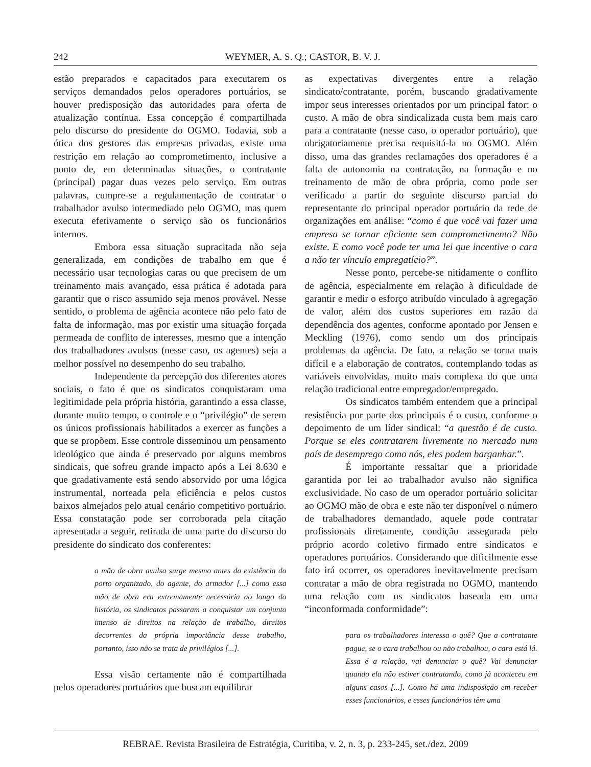242 WEYMER, A. S. Q.; CASTOR, B. V. J.
estão preparados e capacitados para executarem os serviços demandados pelos operadores portuários, se houver predisposição das autoridades para oferta de atualização contínua. Essa concepção é compartilhada pelo discurso do presidente do OGMO. Todavia, sob a ótica dos gestores das empresas privadas, existe uma restrição em relação ao comprometimento, inclusive a ponto de, em determinadas situações, o contratante (principal) pagar duas vezes pelo serviço. Em outras palavras, cumpre-se a regulamentação de contratar o trabalhador avulso intermediado pelo OGMO, mas quem executa efetivamente o serviço são os funcionários internos.
Embora essa situação supracitada não seja generalizada, em condições de trabalho em que é necessário usar tecnologias caras ou que precisem de um treinamento mais avançado, essa prática é adotada para garantir que o risco assumido seja menos provável. Nesse sentido, o problema de agência acontece não pelo fato de falta de informação, mas por existir uma situação forçada permeada de conflito de interesses, mesmo que a intenção dos trabalhadores avulsos (nesse caso, os agentes) seja a melhor possível no desempenho do seu trabalho.
Independente da percepção dos diferentes atores sociais, o fato é que os sindicatos conquistaram uma legitimidade pela própria história, garantindo a essa classe, durante muito tempo, o controle e o “privilégio” de serem os únicos profissionais habilitados a exercer as funções a que se propõem. Esse controle disseminou um pensamento ideológico que ainda é preservado por alguns membros sindicais, que sofreu grande impacto após a Lei 8.630 e que gradativamente está sendo absorvido por uma lógica instrumental, norteada pela eficiência e pelos custos baixos almejados pelo atual cenário competitivo portuário. Essa constatação pode ser corroborada pela citação apresentada a seguir, retirada de uma parte do discurso do presidente do sindicato dos conferentes:
a mão de obra avulsa surge mesmo antes da existência do porto organizado, do agente, do armador [...] como essa mão de obra era extremamente necessária ao longo da história, os sindicatos passaram a conquistar um conjunto imenso de direitos na relação de trabalho, direitos decorrentes da própria importância desse trabalho, portanto, isso não se trata de privilégios [...].
Essa visão certamente não é compartilhada pelos operadores portuários que buscam equilibrar
as expectativas divergentes entre a relação sindicato/contratante, porém, buscando gradativamente impor seus interesses orientados por um principal fator: o custo. A mão de obra sindicalizada custa bem mais caro para a contratante (nesse caso, o operador portuário), que obrigatoriamente precisa requisitá-la no OGMO. Além disso, uma das grandes reclamações dos operadores é a falta de autonomia na contratação, na formação e no treinamento de mão de obra própria, como pode ser verificado a partir do seguinte discurso parcial do representante do principal operador portuário da rede de organizações em análise: “como é que você vai fazer uma empresa se tornar eficiente sem comprometimento? Não existe. E como você pode ter uma lei que incentive o cara a não ter vínculo empregatício?”.
Nesse ponto, percebe-se nitidamente o conflito de agência, especialmente em relação à dificuldade de garantir e medir o esforço atribuído vinculado à agregação de valor, além dos custos superiores em razão da dependência dos agentes, conforme apontado por Jensen e Meckling (1976), como sendo um dos principais problemas da agência. De fato, a relação se torna mais difícil e a elaboração de contratos, contemplando todas as variáveis envolvidas, muito mais complexa do que uma relação tradicional entre empregador/empregado.
Os sindicatos também entendem que a principal resistência por parte dos principais é o custo, conforme o depoimento de um líder sindical: “a questão é de custo. Porque se eles contratarem livremente no mercado num país de desemprego como nós, eles podem barganhar.”.
É importante ressaltar que a prioridade garantida por lei ao trabalhador avulso não significa exclusividade. No caso de um operador portuário solicitar ao OGMO mão de obra e este não ter disponível o número de trabalhadores demandado, aquele pode contratar profissionais diretamente, condição assegurada pelo próprio acordo coletivo firmado entre sindicatos e operadores portuários. Considerando que dificilmente esse fato irá ocorrer, os operadores inevitavelmente precisam contratar a mão de obra registrada no OGMO, mantendo uma relação com os sindicatos baseada em uma “inconformada conformidade”:
para os trabalhadores interessa o quê? Que a contratante pague, se o cara trabalhou ou não trabalhou, o cara está lá. Essa é a relação, vai denunciar o quê? Vai denunciar quando ela não estiver contratando, como já aconteceu em alguns casos [...]. Como há uma indisposição em receber esses funcionários, e esses funcionários têm uma
REBRAE. Revista Brasileira de Estratégia, Curitiba, v. 2, n. 3, p. 233-245, set./dez. 2009